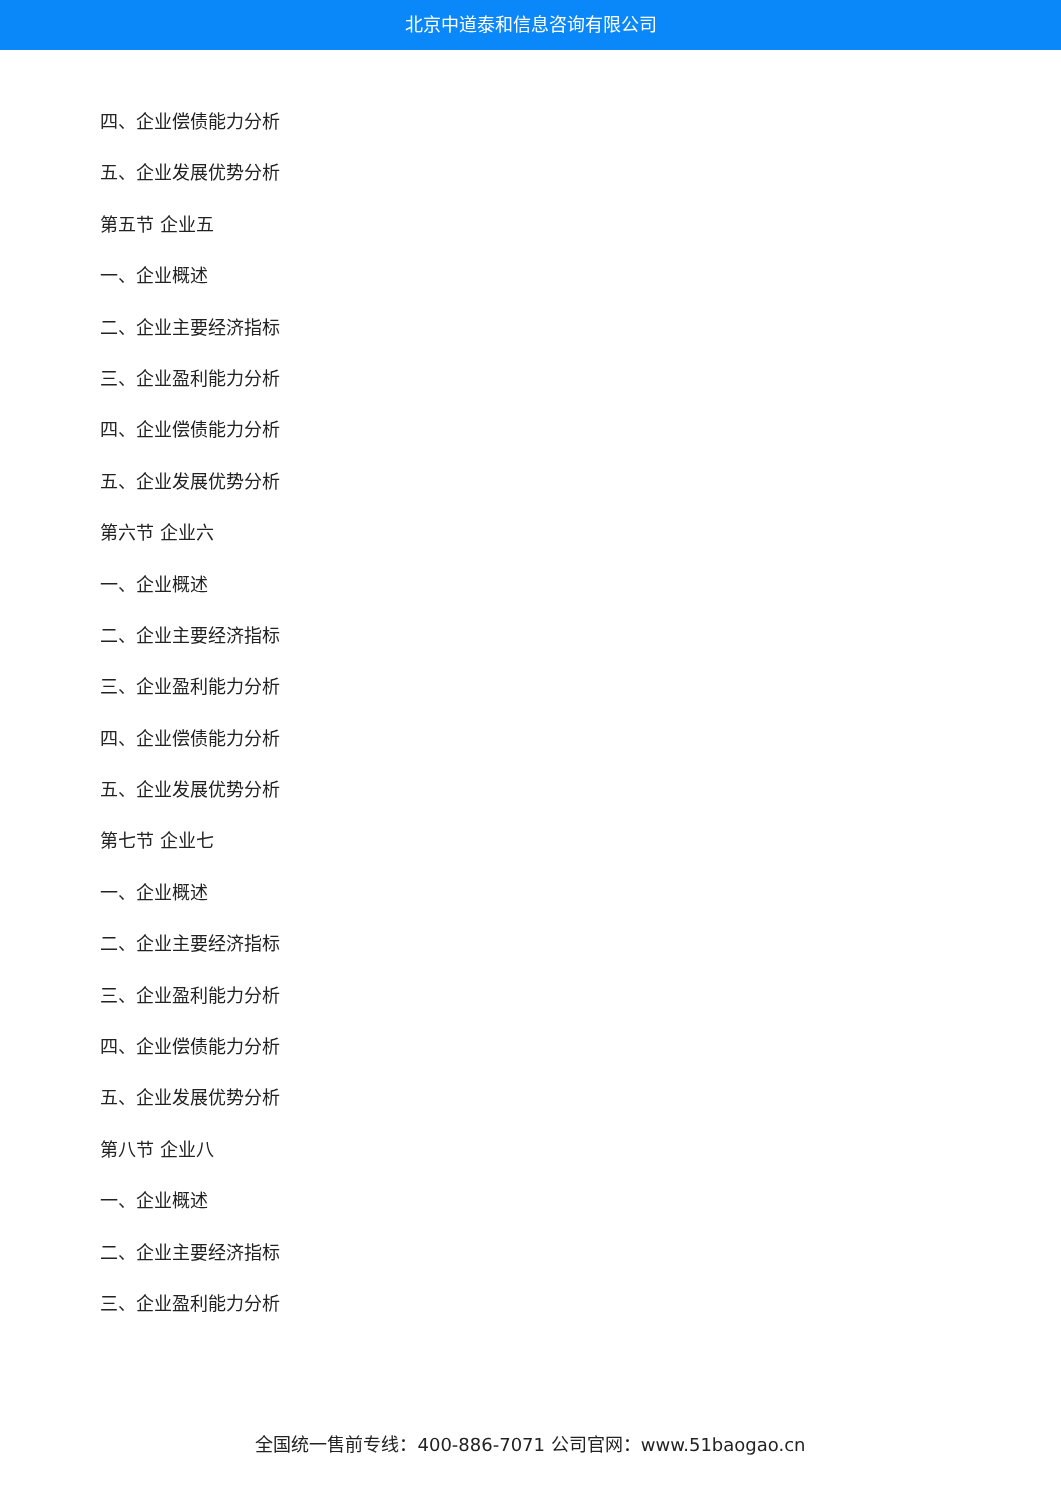北京中道泰和信息咨询有限公司
四、企业偿债能力分析
五、企业发展优势分析
第五节 企业五
一、企业概述
二、企业主要经济指标
三、企业盈利能力分析
四、企业偿债能力分析
五、企业发展优势分析
第六节 企业六
一、企业概述
二、企业主要经济指标
三、企业盈利能力分析
四、企业偿债能力分析
五、企业发展优势分析
第七节 企业七
一、企业概述
二、企业主要经济指标
三、企业盈利能力分析
四、企业偿债能力分析
五、企业发展优势分析
第八节 企业八
一、企业概述
二、企业主要经济指标
三、企业盈利能力分析
全国统一售前专线：400-886-7071 公司官网：www.51baogao.cn